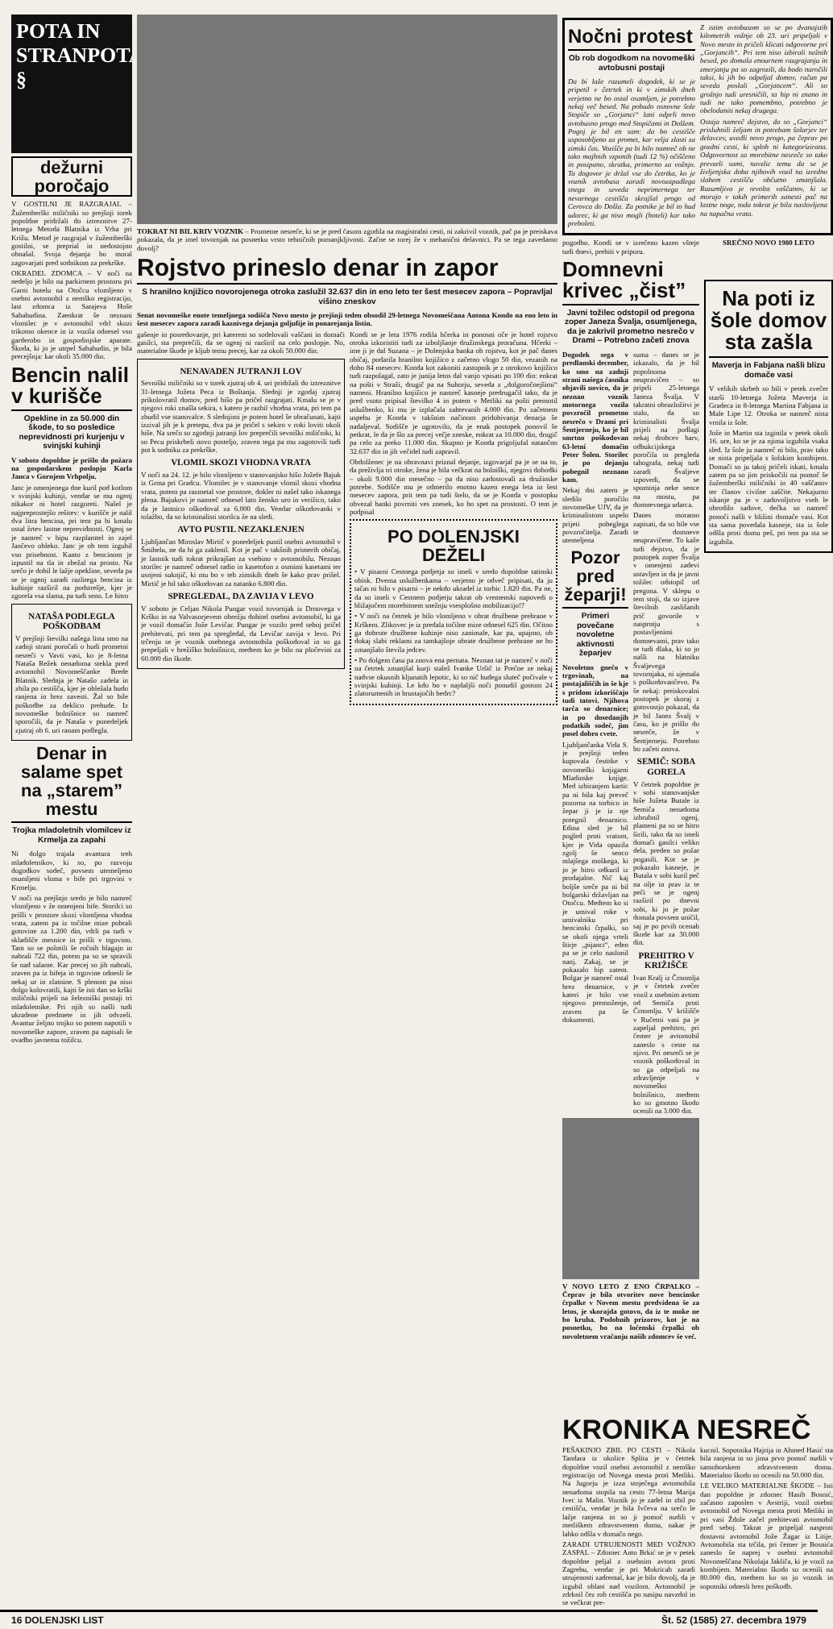POTA IN STRANPOTA §
dežurni poročajo
V GOSTILNI JE RAZGRAJAL – Žužemberški miličniki so prejšnji torek popoldne pridržali do iztreznitve 27-letnega Metoda Blatnika iz Vrha pri Križu. Metod je razgrajal v žužemberški gostilni, se preprial in nedostojno obnašal. Svoja dejanja bo moral zagovarjati pred sodnikom za prekrške.
OKRADEL ZDOMCA – V noči na nedeljo je bilo na parkirnem prostoru pri Garni hotelu na Otočcu vlomljeno v osebni avtomobil z nemško registracijo, last zdomca iz Sarajeva Hoše Sabahudina. Zaenkrat še neznani vlomilec je v avtomobil vdrl skozi trikotno okence in iz vozila odnesel vso garderobo in gospodinjske aparate. Škoda, ki jo je utrpel Sabahudin, je bila precejšnja: kar okoli 35.000 din.
Bencin nalil v kurišče
Opekline in za 50.000 din škode, to so posledice neprevidnosti pri kurjenju v svinjski kuhinji
V soboto dopoldne je prišlo do požara na gospodarskem poslopju Karla Janca v Gornjem Vrhpolju.
Janc je omenjenega dne kuril pod kotlom v svinjski kuhinji, vendar se mu ogenj nikakor ni hotel razgoreti. Našel je najpreprostejšo rešitev: v kurišče je nalil dva litra bencina, pri tem pa bi kmalu ostal žrtev lastne nepreviđnosti. Ogenj se je namreč v hipu razplamtel in zajel Jančevo obleko. Janc je ob tem izgubil vso prisebnost. Kanto z bencinom je izpustil na tla in zbežal na prosto. Na srečo je dobil le lažje opekline, seveda pa se je ogenj zaradi razlitega bencina iz kuhinje razširil na podstrešje, kjer je zgorela vsa slama, pa tudi seno. Le hitro
NATAŠA PODLEGLA POŠKODBAM
V prejšnji številki našega lista smo na zadnji strani poročali o hudi prometni nesreči v Vavti vasi, ko je 8-letna Nataša Režek nenadoma stekla pred avtomobil Novomeščanke Brede Blatnik. Slednja je Natašo zadela in zbila po cestišču, kjer je obležala hudo ranjena in brez zavesti. Žal so bile poškodbe za deklico prehude. Iz novomeške bolnišnice so namreč sporočili, da je Nataša v ponedeljek zjutraj ob 6. uri ranam podlegla.
Denar in salame spet na „starem” mestu
Trojka mladoletnih vlomilcev iz Krmelja za zapahi
Ni dolgo trajala avantura treh mladoletnikov, ki so, po razvoju dogodkov sodeč, povsem utemeljeno osumljeni vloma v bife pri trgovini v Krmelju.
V noči na prejšnjo sredo je bilo namreč vlomljeno v že omenjeni bife. Storilci so prišli v prostore skozi vlomljena vhodna vrata, zatem pa iz točilne mize pobrali gotovine za 1.200 din, vdrli pa tudi v skladišče mesnice in prišli v trgovino. Tam so se polotili še ročnih blagajn in nabrali 722 din, potem pa so se spravili še nad salame. Kar precej so jih nabrali, zraven pa iz bifeja in trgovine odnesli še nekaj ur in zlatnine. S plenom pa niso dolgo kolovratili, kajti še isti dan so krški miličniki prijeli na železniški postaji tri mladoletnike. Pri njih so našli tudi ukradene predmete in jih odvzeli. Avantur željno trojko so potem napotili v novomeške zapore, zraven pa napisali še ovadbo javnemu tožilcu.
TOKRAT NI BIL KRIV VOZNIK – Prometne nesreče, ki se je pred časom zgodila na magistralni cesti, ni zakrivil voznik, pač pa je preiskava pokazala, da je imel tovornjak na posnetku vrsto tehničnih pomanjkljivosti. Začne se torej že v mehanični delavnici. Pa se tega zavedamo dovolj?
Rojstvo prineslo denar in zapor
S hranilno knjižico novorojenega otroka zaslužil 32.637 din in eno leto ter šest mesecev zapora – Popravljal višino zneskov
Senat novomeške enote temeljnega sodišča Novo mesto je prejšnji teden obsodil 29-letnega Novomeščana Antona Kondo na eno leto in šest mesecev zapora zaradi kaznivega dejanja goljufije in ponarejanja listin.
gašenje in posredovanje, pri katerem so sodelovali vaščani in domači gasilci, sta preprečili, da se ogenj ni razširil na celo poslopje. No, materialne škode je kljub temu precej, kar za okoli 50.000 din.
NENAVADEN JUTRANJI LOV
Sevniški miličniki so v torek zjutraj ob 4. uri pridržali do iztreznitve 31-letnega Jožeta Peca iz Boštanja. Slednji je zgodaj zjutraj prikolovratil domov, pred hišo pa pričel razgrajati. Kmalu se je v njegovi roki znašla sekira, s katero je razbil vhodna vrata, pri tem pa zbudil vse stanovalce. S slednjimi je potem hotel še obračunati, kajti izzival jih je k pretepu, dva pa je pričel s sekiro v roki loviti okoli hiše. Na srečo so zgodnji jutranji lov preprečili sevniški miličniki, ki so Pecu priskrbeli novo posteljo, zraven tega pa mu zagotovili tudi pot k sodniku za prekrške.
VLOMIL SKOZI VHODNA VRATA
V noči na 24. 12. je bilo vlomljeno v stanovanjsko hišo Jožefe Bajuk iz Grma pri Gradcu. Vlomilec je v stanovanje vlomil skozi vhodna vrata, potem pa razmetal vse prostore, dokler ni našel tako iskanega plena. Bajukovi je namreč odnesel lato žensko uro in verižico, tako da je lastnico oškodoval za 6.000 din. Vendar oškodovanki v tolažbo, da so kriminalisti storilcu že na sledi.
AVTO PUSTIL NEZAKLENJEN
Ljubljančan Miroslav Mirtič v ponedeljek pustil osebni avtomobil v Šmihelu, ne da bi ga zaklenil. Kot je pač v takšnih primerih običaj, je lastnik tudi tokrat prikrajšan za vsebino v avtomobilu. Neznan storilec je namreč odnesel radio in kasetofon z osmimi kasetami ter usnjeni suknjič, ki mu bo v teh zimskih dneh še kako prav prišel. Mirtič je bil tako oškodovan za natanko 6.800 din.
SPREGLEDAL, DA ZAVIJA V LEVO
V soboto je Celjan Nikola Pungar vozil tovornjak iz Drnovega v Krško in na Valvasorjevem obrežju dohitel osebni avtomobil, ki ga je vozil domačin Jože Levičar. Pungar je vozilo pred seboj pričel prehitevati, pri tem pa spregledal, da Levičar zavija v levo. Pri trčenju se je voznik osebnega avtomobila poškodoval in so ga prepeljali v brežiško bolnišnico, medtem ko je bilo na pločevini za 60.000 din škode.
Kondi se je leta 1976 rodila hčerka in ponosni oče je hotel rojstvo otroka izkoristiti tudi za izboljšanje družinskega proračuna. Hčerki – ime ji je dal Suzana – je Dolenjska banka ob rojstvu, kot je pač danes običaj, podarila hranilno knjižico z začetno vlogo 50 din, vezanih na dobo 84 mesecev. Konda kot zakoniti zastopnik je z otrokovo knjižico tudi razpolagal, zato je junija letos dal vanjo vpisati po 100 din: enkrat na pošti v Straži, drugič pa na Suhorju, seveda z „dolgoročnejšimi“ nameni. Hranilno knjižico je namreč kasneje predrugačil tako, da je pred vsoto pripisal številko 4 in potem v Metliki na pošti premotil uslužbenko, ki mu je izplačala zahtevanih 4.000 din. Po začetnem uspehu je Konda v takšnim načinom pridobivanja denarja še nadaljeval. Sodišče je ugotovilo, da je enak postopek ponovil še petkrat, le da je šlo za precej večje zneske, enkrat za 10.000 din, drugič pa celo za preko 11.000 din. Skupno je Konda prigoljufal natančno 32.637 din in jih večidel tudi zapravil.
Obdolženec je na obravnavi priznal dejanje, izgovarjal pa je se na to, da preživlja tri otroke, žena je bila večkrat na bolniški, njegovi dohodki – okoli 9.000 din mesečno – pa da niso zadostovali za družinske potrebe. Sodišče mu je odmerilo enotno kazen enega leta in šest mesecev zapora, prit tem pa tudi štelo, da se je Konda v postopku obvezal banki povrniti ves znesek, ko bo spet na prostosti. O tem je podpisal
PO DOLENJSKI DEŽELI
• V pisarni Cestnega podjetja so imeli v sredo dopoldne tatinski obisk. Dvema uslužbenkama – verjetno je odveč pripisati, da ju tačas ni bilo v pisarni – je nekdo ukradel iz torbic 1.820 din. Pa ne, da so imeli v Cestnem podjetju takrat ob vremenski napovedi o bližajočem morebitnem snežnju vsesplošno mobilizacijo!?
• V noči na četrtek je bilo vlomljeno v obrat družbene prehrane v Krškem. Zlikovec je iz predala točilne mize odnesel 625 din. Očitno ga dobrote družbene kuhinje niso zanimale, kar pa, upajmo, ob dokaj slabi reklami za tamkajšnje obrate družbene prehrane ne bo zmanjšalo števila jedcev.
• Po dolgem času pa znova ena pernata. Neznan tat je namreč v noči na četrtek zmanjšal kurji stalež Ivanke Uršič iz Prečne ze nekaj nadvse okusnih kljunatih lepotic, ki so nič hudega sluteč počivale v svinjski kuhinji. Le kdo bo v najdaljši noči ponudil gostom 24 zlatorumenih in hrustajočih bedrc?
Nočni protest
Ob rob dogodkom na novomeški avtobusni postaji
Da bi laže razumeli dogodek, ki se je pripetil v četrtek in ki v zimskih dneh verjetno ne bo ostal osamljen, je potrebno nekaj več besed. Na pobudo osnovne šole Stopiče so „Gorjanci“ lani odprli novo avtobusno progo med Stopičami in Dolžem. Pogoj je bil en sam: da bo cestišče usposobljeno za promet, kar velja zlasti za zimski čas. Vozišče pa bi bilo namreč ob ne tako majhnih vzponih (tudi 12 %) očiščeno in posipano, skratka, primerno za vožnjo. Ta dogovor je držal vse do četrtka, ko je vozník avtobusa zaradi novozapadlega snega in seveda neprimernega ter nevarnega cestišča skrajšal progo od Cerovca do Dolža. Za potnike je bil to hud udarec, ki ga niso mogli (hoteli) kar tako preboleti.
Z istim avtobusom so se po dvanajstih kilometrih vožnje ob 23. uri pripeljali v Novo mesto in pričeli klicati odgovorne pri „Gorjancih“. Pri tem niso izbirali nežnih besed, po domala enournem razgrajanju in zmerjanju pa so zagrozili, da bodo naročili taksi, ki jih bo odpeljal domov, račun pa seveda poslali „Gorjancem“. Ali so grožnjo tudi uresničili, ta hip ni znano in tudi ne tako pomembno, potrebno je obelodaniti nekaj drugega.
Ostaja namreč dejstvo, da so „Gorjanci“ prisluhnili željam in potrebam šolarjev ter delavcev, uvedli novo progo, pa čeprav po gozdni cesti, ki sploh ni kategorizirana. Odgovornost za morebitne nesreče so tako prevzeli sami, navzlic temu da se je življenjska doba njihovih vozil na izredno slabem cestišču občutno zmanjšala. Razumljiva je revolta vaščanov, ki se morajo v takih primerih zanesti pač na lastne noge, toda tokrat je bila naslovljena na napačna vrata.
pogodbo. Kondi se v izrečeno kazen všteje tudi dnevi, prebiti v priporu.
Domnevni krivec „čist”
Javni tožilec odstopil od pregona zoper Janeza Švalja, osumljenega, da je zakrivil prometno nesrečo v Drami – Potrebno začeti znova
Dogodek sega v predlanski december, ko smo na zadnji strani našega časnika objavili novico, da je neznan voznik motornega vozila povzročil prometno nesrečo v Drami pri Šentjerneju, ko je bil smrtno poškodovan 63-letni domačin Peter Šolen. Storilec je po dejanju pobegnil neznano kam.
Nekaj dni zatem je sledilo poročilo novomeške UJV, da je kriminalistom uspelo prijeti pobeglega povzročitelja. Zaradi utemeljena
Pozor pred žeparji!
Primeri povečane novoletne aktivnosti žeparjev
Novoletno gnečo v trgovinah, na postajališčih in še kje s pridom izkoriščajo tudi tatovi. Njihova tarča so denarnice; in po dosedanjih podatkih sodeč, jim posel dobro cvete.
Ljubljančanka Vida S. je prejšnji teden kupovala čestitke v novomeški knjigarni Mladinske knjige. Med izbiranjem kartic pa ni bila kaj preveč pozorna na torbico in žepar ji je iz nje potegnil denarnico. Edina sled je bil pogled proti vratom, kjer je Vida opazila zgolj še senco mlajšega moškega, ki jo je hitro odkuril iz prodajalne. Nič kaj boljše sreče pa ni bil bolgarski državljan na Otočcu. Medtem ko si je umival roke v umivalniku pri bencinski črpalki, so se okoli njega vrteli štirje „pijanci“, eden pa se je celo naslonil nanj. Zakaj, se je pokazalo hip zatem. Bolgar je namreč ostal brez denarnice, v kateri je bilo vse njegovo premoženje, zraven pa še dokumenti.
suma – danes se je izkazalo, da je bil popolnoma neupravičen – so priprli 25-letnega Janeza Švalja. V takratni obrazložitvi je stalo, da so kriminalisti Švalja prijeli na podlagi nekaj drobcev barv, odbukcijskega poročila in pregleda tahografa, nekaj tudi zaradi Švaljeve izpovedi, da se spominja neke sence na mostu, pa domnevnega udarca.
Danes moramo zapisati, da so bile vse te domneve neupravičene. To kaže tudi dejstvo, da je postopek zoper Švalja v omenjeni zadevi ustavljen in da je javni tožilec odstopil od pregona. V sklepu o tem stoji, da so izjave številnih zaslišanih prič govorile v nasprotju s postavljenimi domnevami, prav tako se tudi dlaka, ki so jo našli na blatniku Švaljevega tovornjaka, ni ujemala s poškodovančevo. Pa še nekaj: preiskovalni postopek je skoraj z gotovostjo pokazal, da je bil Janez Švalj v času, ko je prišlo do nesreče, že v Šentjerneju. Potrebno bo začeti znova.
SEMIČ: SOBA GORELA
V četrtek popoldne je v sobi stanovanjske hiše Jožeta Butale iz Semiča nenadoma izbruhnil ogenj, plameni pa so se hitro širili, tako da so imeli domači gasilci veliko dela, preden so požar pogasili. Kot se je pokazalo kasneje, je Butala v sobi kuril peč na olje in prav iz te peči se je ogenj razširil po dnevni sobi, ki jo je požar domala povsem uničil, saj je po prvih ocenah škode kar za 30.000 din.
PREHITRO V KRIŽIŠČE
Ivan Kralj iz Črnomlja je v četrtek zvečer vozil z osebnim avtom od Semiča proti Črnomlju. V križišče v Ručetni vasi pa je zapeljal prehitro, pri čemer je avtomobil zaneslo s ceste na njivo. Pri nesreči se je voznik poškodoval in so ga odpeljali na zdravljenje v novomeško bolnišnico, medtem ko so gmotno škodo ocenili na 3.000 din.
V NOVO LETO Z ENO ČRPALKO – Čeprav je bila otvoritev nove bencinske črpalke v Novem mestu predvidena še za letos, je skorajda gotovo, da iz te moke ne bo kruha. Podobnih prizorov, kot je na posnetku, bo na ločenski črpalki ob novoletnem vračanju naših zdomcev še več.
SREČNO NOVO 1980 LETO
Na poti iz šole domov sta zašla
Maverja in Fabjana našli blizu domače vasi
V velikih skrbeh so bili v petek zvečer starši 10-letnega Jožeta Maverja iz Gradeca in 8-letnega Martina Fabjana iz Male Lipe 12. Otroka se namreč nista vrnila iz šole.
Jože in Martin sta izginila v petek okoli 16. ure, ko se je za njima izgubila vsaka sled. Iz šole ju namreč ni bilo, prav tako se nista pripeljala s šolskim kombijem. Domači so ju takoj pričeli iskati, kmalu zatem pa so jim priskočili na pomoč še žužemberški miličniki in 40 vaščanov ter članov civilne zaščite. Nekajurno iskanje pa je v zadovoljstvo vseh le obrodilo sadove, dečka so namreč ponoči našli v bližini domače vasi. Kot sta sama povedala kasneje, sta iz šole odšla proti domu peš, pri tem pa sta se izgubila.
KRONIKA NESREČ
PEŠAKINJO ZBIL PO CESTI – Nikola Tandara iz okolice Splita je v četrtek dopoldne vozil osebni avtomobil z nemško registracijo od Novega mesta proti Metliki. Na Jugorju je izza stoječega avtomobila nenadoma stopila na cesto 77-letna Marija Ivec iz Malin. Voznik jo je zadel in zbil po cestišču, vendar je bila Ivčeva na srečo le lažje ranjena in so ji pomoč nudili v metliškem zdravstvenem domu, nakar je lahko odšla v domačo nego.
ZARADI UTRUJENOSTI MED VOŽNJO ZASPAL – Zdomec Anto Brkić se je v petek dopoldne peljal z osebnim avtom proti Zagrebu, vendar je pri Mokricah zaradi utrujenosti zadremal, kar je bilo dovolj, da je izgubil oblast nad vozilom. Avtomobil je zdrknil čez rob cestišča po nasipu navzdol in se večkrat pre-
kucnil. Sopotnika Hajrija in Ahmed Hasić sta bila ranjena in so jima prvo pomoč nudili v samoborskem zdravstvenem domu. Materialno škodo so ocenili na 50.000 din.
LE VELIKO MATERIALNE ŠKODE – Isti dan popoldne je zdomec Hasib Bosnić, začasno zaposlen v Avstriji, vozil osebni avtomobil od Novega mesta proti Metliki in pri vasi Ždole začel prehitevati avtomobil pred seboj. Takrat je pripeljal nasproti dostavni avtomobil Jože Žagar iz Litije. Avtomobila sta trčila, pri čemer je Bosnića zaneslo še naprej v osebni avtomobil Novomeščana Nikolaja Jakliča, ki je vozil za kombijem. Materialno škodo so ocenili na 80.000 din, medtem ko so jo voznik in sopotniki odnesli brez poškodb.
16 DOLENJSKI LIST Št. 52 (1585) 27. decembra 1979